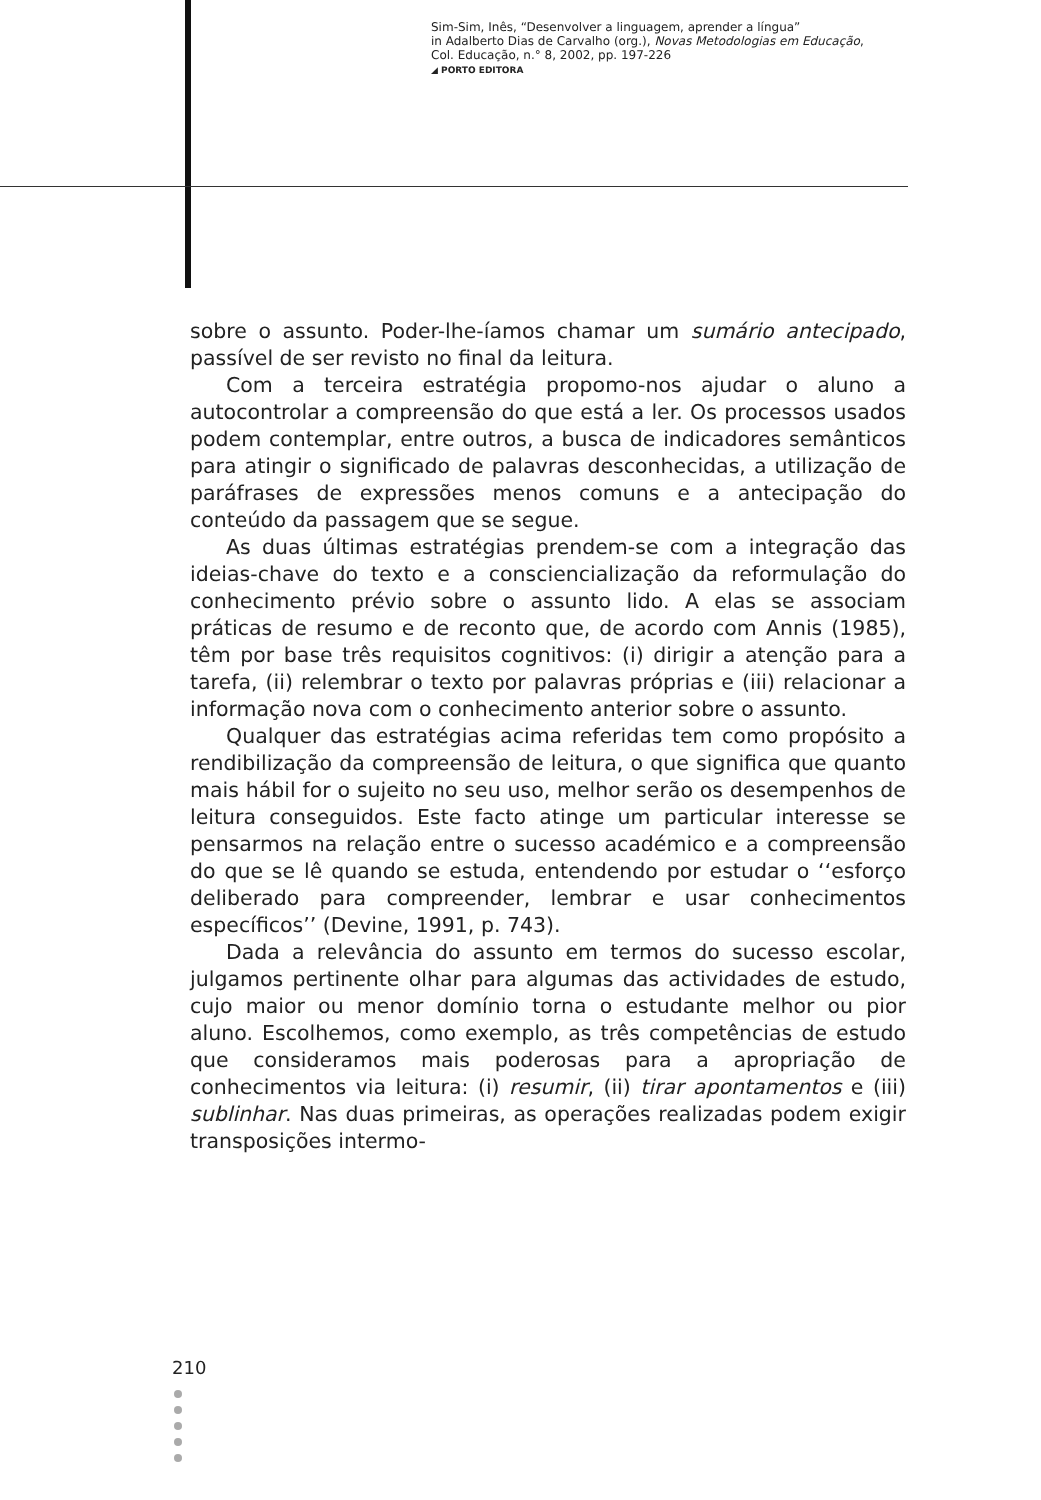Sim-Sim, Inês, “Desenvolver a linguagem, aprender a língua”
in Adalberto Dias de Carvalho (org.), Novas Metodologias em Educação,
Col. Educação, n.° 8, 2002, pp. 197-226
◢ PORTO EDITORA
sobre o assunto. Poder-lhe-íamos chamar um sumário antecipado, passível de ser revisto no final da leitura.
Com a terceira estratégia propomo-nos ajudar o aluno a autocontrolar a compreensão do que está a ler. Os processos usados podem contemplar, entre outros, a busca de indicadores semânticos para atingir o significado de palavras desconhecidas, a utilização de paráfrases de expressões menos comuns e a antecipação do conteúdo da passagem que se segue.
As duas últimas estratégias prendem-se com a integração das ideias-chave do texto e a consciencialização da reformulação do conhecimento prévio sobre o assunto lido. A elas se associam práticas de resumo e de reconto que, de acordo com Annis (1985), têm por base três requisitos cognitivos: (i) dirigir a atenção para a tarefa, (ii) relembrar o texto por palavras próprias e (iii) relacionar a informação nova com o conhecimento anterior sobre o assunto.
Qualquer das estratégias acima referidas tem como propósito a rendibilização da compreensão de leitura, o que significa que quanto mais hábil for o sujeito no seu uso, melhor serão os desempenhos de leitura conseguidos. Este facto atinge um particular interesse se pensarmos na relação entre o sucesso académico e a compreensão do que se lê quando se estuda, entendendo por estudar o ‘‘esforço deliberado para compreender, lembrar e usar conhecimentos específicos’’ (Devine, 1991, p. 743).
Dada a relevância do assunto em termos do sucesso escolar, julgamos pertinente olhar para algumas das actividades de estudo, cujo maior ou menor domínio torna o estudante melhor ou pior aluno. Escolhemos, como exemplo, as três competências de estudo que consideramos mais poderosas para a apropriação de conhecimentos via leitura: (i) resumir, (ii) tirar apontamentos e (iii) sublinhar. Nas duas primeiras, as operações realizadas podem exigir transposições intermo-
210